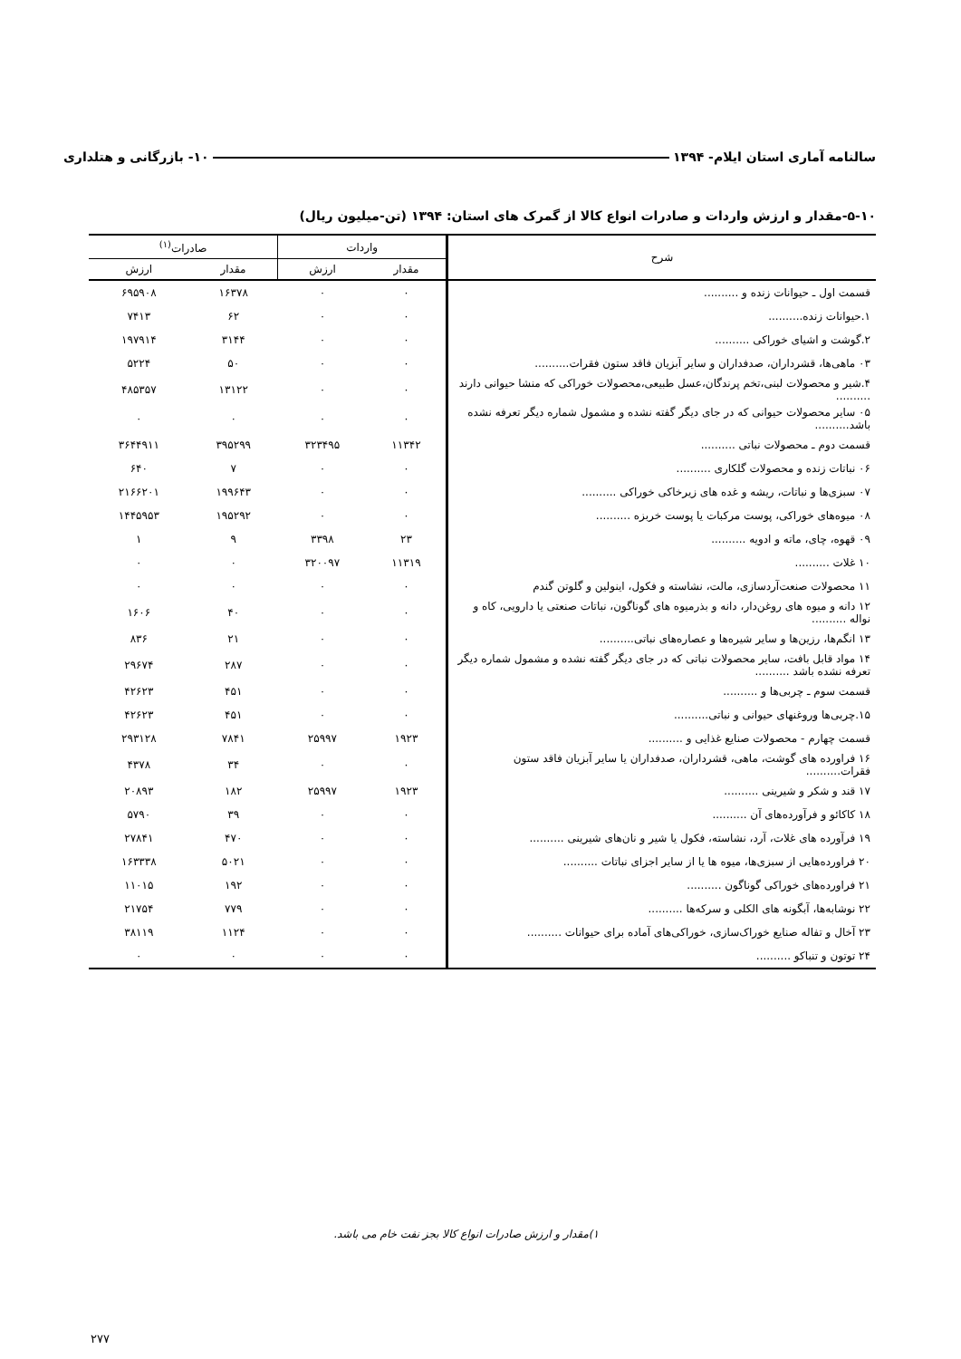سالنامه آماری استان ایلام- ۱۳۹۴ ۱۰- بازرگانی و هتلداری
۵-۱۰-مقدار و ارزش واردات و صادرات انواع کالا از گمرک های استان: ۱۳۹۴ (تن-میلیون ریال)
| شرح | واردات | | صادرات<sup>(۱)</sup> | |
| --- | --- | --- | --- | --- |
| | مقدار | ارزش | مقدار | ارزش |
| قسمت اول ـ حیوانات زنده و .......... | ۰ | ۰ | ۱۶۳۷۸ | ۶۹۵۹۰۸ |
| ۱.حیوانات زنده.......... | ۰ | ۰ | ۶۲ | ۷۴۱۳ |
| ۲.گوشت و اشیای خوراکی .......... | ۰ | ۰ | ۳۱۴۴ | ۱۹۷۹۱۴ |
| ۰۳ ماهی‌ها، قشرداران، صدفداران و سایر آبزیان فاقد ستون فقرات.......... | ۰ | ۰ | ۵۰ | ۵۲۲۴ |
| ۴.شیر و محصولات لبنی،تخم پرندگان،عسل طبیعی،محصولات خوراکی که منشا حیوانی دارند .......... | ۰ | ۰ | ۱۳۱۲۲ | ۴۸۵۳۵۷ |
| ۰۵ سایر محصولات حیوانی که در جای دیگر گفته نشده و مشمول شماره دیگر تعرفه نشده باشد.......... | ۰ | ۰ | ۰ | ۰ |
| قسمت دوم ـ محصولات نباتی .......... | ۱۱۳۴۲ | ۳۲۳۴۹۵ | ۳۹۵۲۹۹ | ۳۶۴۴۹۱۱ |
| ۰۶ نباتات زنده و محصولات گلکاری .......... | ۰ | ۰ | ۷ | ۶۴۰ |
| ۰۷ سبزی‌ها و نباتات، ریشه و غده های زیرخاکی خوراکی .......... | ۰ | ۰ | ۱۹۹۶۴۳ | ۲۱۶۶۲۰۱ |
| ۰۸ میوه‌های خوراکی، پوست مرکبات یا پوست خربزه .......... | ۰ | ۰ | ۱۹۵۲۹۲ | ۱۴۴۵۹۵۳ |
| ۰۹ قهوه، چای، ماته و ادویه .......... | ۲۳ | ۳۳۹۸ | ۹ | ۱ |
| ۱۰ غلات .......... | ۱۱۳۱۹ | ۳۲۰۰۹۷ | ۰ | ۰ |
| ۱۱ محصولات صنعت‌آردسازی، مالت، نشاسته و فکول، اینولین و گلوتن گندم | ۰ | ۰ | ۰ | ۰ |
| ۱۲ دانه و میوه های روغن‌دار، دانه و بذرمیوه های گوناگون، نباتات صنعتی یا دارویی، کاه و نواله .......... | ۰ | ۰ | ۴۰ | ۱۶۰۶ |
| ۱۳ انگم‌ها، رزین‌ها و سایر شیره‌ها و عصاره‌های نباتی.......... | ۰ | ۰ | ۲۱ | ۸۳۶ |
| ۱۴ مواد قابل بافت، سایر محصولات نباتی که در جای دیگر گفته نشده و مشمول شماره دیگر تعرفه نشده باشد .......... | ۰ | ۰ | ۲۸۷ | ۲۹۶۷۴ |
| قسمت سوم ـ چربی‌ها و .......... | ۰ | ۰ | ۴۵۱ | ۴۲۶۲۳ |
| ۱۵.چربی‌ها وروغنهای حیوانی و نباتی.......... | ۰ | ۰ | ۴۵۱ | ۴۲۶۲۳ |
| قسمت چهارم - محصولات صنایع غذایی و .......... | ۱۹۲۳ | ۲۵۹۹۷ | ۷۸۴۱ | ۲۹۳۱۲۸ |
| ۱۶ فراورده های گوشت، ماهی، قشرداران، صدفداران یا سایر آبزیان فاقد ستون فقرات.......... | ۰ | ۰ | ۳۴ | ۴۳۷۸ |
| ۱۷ قند و شکر و شیرینی .......... | ۱۹۲۳ | ۲۵۹۹۷ | ۱۸۲ | ۲۰۸۹۳ |
| ۱۸ کاکائو و فرآورده‌های آن .......... | ۰ | ۰ | ۳۹ | ۵۷۹۰ |
| ۱۹ فرآورده های غلات، آرد، نشاسته، فکول یا شیر و نان‌های شیرینی .......... | ۰ | ۰ | ۴۷۰ | ۲۷۸۴۱ |
| ۲۰ فراورده‌هایی از سبزی‌ها، میوه ها یا از سایر اجزای نباتات .......... | ۰ | ۰ | ۵۰۲۱ | ۱۶۳۳۳۸ |
| ۲۱ فراورده‌های خوراکی گوناگون .......... | ۰ | ۰ | ۱۹۲ | ۱۱۰۱۵ |
| ۲۲ نوشابه‌ها، آبگونه های الکلی و سرکه‌ها .......... | ۰ | ۰ | ۷۷۹ | ۲۱۷۵۴ |
| ۲۳ آخال و تفاله صنایع خوراک‌سازی، خوراکی‌های آماده برای حیوانات .......... | ۰ | ۰ | ۱۱۲۴ | ۳۸۱۱۹ |
| ۲۴ توتون و تنباکو .......... | ۰ | ۰ | ۰ | ۰ |
۱)مقدار و ارزش صادرات انواع کالا بجز نفت خام می باشد.
۲۷۷